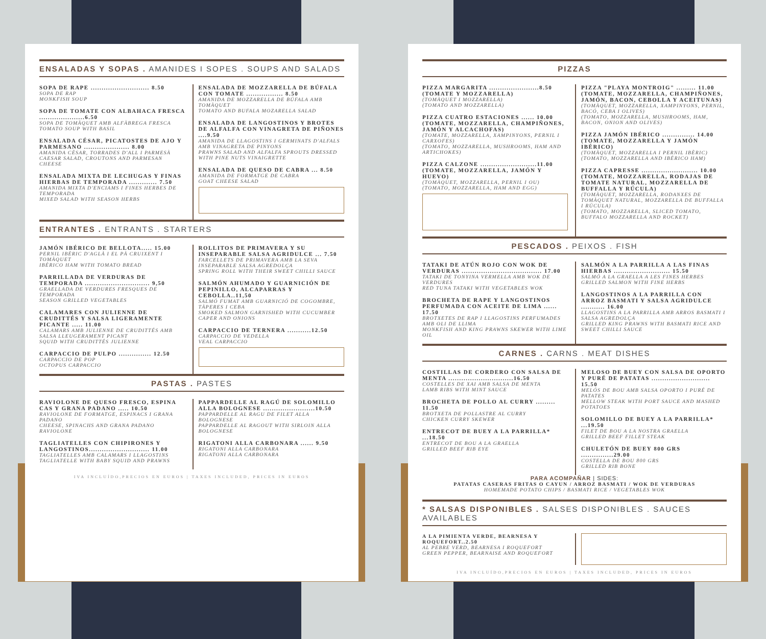ENSALADAS Y SOPAS . AMANIDES I SOPES . SOUPS AND SALADS
SOPA DE RAPE ........................... 8.50
SOPA DE RAP
MONKFISH SOUP
SOPA DE TOMATE CON ALBAHACA FRESCA .....................6.50
SOPA DE TOMÀQUET AMB ALFÀBREGA FRESCA
TOMATO SOUP WITH BASIL
ENSALADA CÉSAR, PICATOSTES DE AJO Y PARMESANO ..................... 8.00
AMANIDA CÈSAR, TORRADES D'ALL I PARMESÀ
CAESAR SALAD, CROUTONS AND PARMESAN CHEESE
ENSALADA MIXTA DE LECHUGAS Y FINAS HIERBAS DE TEMPORADA ............. 7.50
AMANIDA MIXTA D'ENCIAMS I FINES HERBES DE TEMPORADA
MIXED SALAD WITH SEASON HERBS
ENSALADA DE MOZZARELLA DE BÚFALA CON TOMATE ................. 8.50
AMANIDA DE MOZZARELLA DE BÚFALA AMB TOMÀQUET
TOMATO AND BUFALA MOZARELLA SALAD
ENSALADA DE LANGOSTINOS Y BROTES DE ALFALFA CON VINAGRETA DE PIÑONES ....9.50
AMANIDA DE LLAGOSTINS I GERMINATS D'ALFALS AMB VINAGRETA DE PINYONS
PRAWNS SALAD AND ALFALFA SPROUTS DRESSED WITH PINE NUTS VINAIGRETTE
ENSALADA DE QUESO DE CABRA ... 8.50
AMANIDA DE FORMATGE DE CABRA
GOAT CHEESE SALAD
ENTRANTES . ENTRANTS . STARTERS
JAMÓN IBÉRICO DE BELLOTA..... 15.00
PERNIL IBÈRIC D'AGLÀ I EL PÀ CRUIXENT I TOMÀQUET
IBÉRICO HAM WITH TOMATO BREAD
PARRILLADA DE VERDURAS DE TEMPORADA .............................. 9,50
GRAELLADA DE VERDURES FRESQUES DE TEMPORADA
SEASON GRILLED VEGETABLES
CALAMARES CON JULIENNE DE CRUDITTÉS Y SALSA LIGERAMENTE PICANTE ..... 11.00
CALAMARS AMB JULIENNE DE CRUDITTÉS AMB SALSA LLEUGERAMENT PICANT
SQUID WITH CRUDITTÉS JULIENNE
CARPACCIO DE PULPO ............... 12.50
CARPACCIO DE POP
OCTOPUS CARPACCIO
ROLLITOS DE PRIMAVERA Y SU INSEPARABLE SALSA AGRIDULCE ... 7.50
FARCELLETS DE PRIMAVERA AMB LA SEVA INSEPARABLE SALSA AGREDOLÇA
SPRING ROLL WITH THEIR SWEET CHILLI SAUCE
SALMÓN AHUMADO Y GUARNICIÓN DE PEPINILLO, ALCAPARRAS Y CEBOLLA..11,50
SALMÓ FUMAT AMB GUARNICIÓ DE COGOMBRE, TÀPERES I CEBA
SMOKED SALMON GARNISHED WITH CUCUMBER CAPER AND ONIONS
CARPACCIO DE TERNERA ...........12.50
CARPACCIO DE VEDELLA
VEAL CARPACCIO
PASTAS . PASTES
RAVIOLONE DE QUESO FRESCO, ESPINA CAS Y GRANA PADANO ..... 10.50
RAVIOLONE DE FORMATGE, ESPINACS I GRANA PADANO
CHEESE, SPINACHS AND GRANA PADANO RAVIOLONE
TAGLIATELLES CON CHIPIRONES Y LANGOSTINOS............................ 11.00
TAGLIATELLES AMB CALAMARS I LLAGOSTINS
TAGLIATELLE WITH BABY SQUID AND PRAWNS
PAPPARDELLE AL RAGÚ DE SOLOMILLO ALLA BOLOGNESE ........................10.50
PAPPARDELLE AL RAGU DE FILET ALLA BOLOGNESE
PAPPARDELLE AL RAGOUT WITH SIRLOIN ALLA BOLOGNESE
RIGATONI ALLA CARBONARA ...... 9.50
RIGATONI ALLA CARBONARA
RIGATONI ALLA CARBONARA
IVA INCLUÍDO,PRECIOS EN EUROS | TAXES INCLUDED, PRICES IN EUROS
PIZZAS
PIZZA MARGARITA .......................8.50
(TOMATE Y MOZZARELLA)
(TOMÀQUET I MOZZARELLA)
(TOMATO AND MOZZARELLA)
PIZZA CUATRO ESTACIONES ...... 10.00
(TOMATE, MOZZARELLA, CHAMPIÑONES, JAMÓN Y ALCACHOFAS)
(TOMATE, MOZZARELLA, XAMPINYONS, PERNIL I CARXOFES)
(TOMATO, MOZZARELLA, MUSHROOMS, HAM AND ARTICHOKES)
PIZZA CALZONE ..........................11.00
(TOMATE, MOZZARELLA, JAMÓN Y HUEVO)
(TOMÀQUET, MOZZARELLA, PERNIL I OU)
(TOMATO, MOZZARELLA, HAM AND EGG)
PIZZA "PLAYA MONTROIG" ......... 11.00
(TOMATE, MOZZARELLA, CHAMPIÑONES, JAMÓN, BACON, CEBOLLA Y ACEITUNAS)
(TOMÀQUET, MOZZARELLA, XAMPINYONS, PERNIL, BACÓ, CEBA I OLIVES)
(TOMATO, MOZZARELLA, MUSHROOMS, HAM, BACON, ONION AND OLIVES)
PIZZA JAMÓN IBÉRICO ............... 14.00
(TOMATE, MOZZARELLA Y JAMÓN IBÉRICO)
(TOMÀQUET, MOZZARELLA I PERNIL IBÈRIC)
(TOMATO, MOZZARELLA AND IBÉRICO HAM)
PIZZA CAPRESSE .......................... 10.00
(TOMATE, MOZZARELLA, RODAJAS DE TOMATE NATURAL, MOZZARELLA DE BUFFALLA Y RÚCULA)
(TOMÀQUET, MOZZARELLA, RODANXES DE TOMÀQUET NATURAL, MOZZARELLA DE BUFFALLA I RÚCULA)
(TOMATO, MOZZARELLA, SLICED TOMATO, BUFFALO MOZZARELLA AND ROCKET)
PESCADOS . PEIXOS . FISH
TATAKI DE ATÚN ROJO CON WOK DE VERDURAS ..................................... 17.00
TATAKI DE TONYINA VERMELLA AMB WOK DE VERDURES
RED TUNA TATAKI WITH VEGETABLES WOK
BROCHETA DE RAPE Y LANGOSTINOS PERFUMADA CON ACEITE DE LIMA ...... 17.50
BROTXETES DE RAP I LLAGOSTINS PERFUMADES AMB OLI DE LLIMA
MONKFISH AND KING PRAWNS SKEWER WITH LIME OIL
SALMÓN A LA PARRILLA A LAS FINAS HIERBAS .......................... 15.50
SALMÓ A LA GRAELLA A LES FINES HERBES
GRILLED SALMON WITH FINE HERBS
LANGOSTINOS A LA PARRILLA CON ARROZ BASMATI Y SALSA AGRIDULCE ........... 16.00
LLAGOSTINS A LA PARRILLA AMB ARROS BASMATI I SALSA AGREDOLÇA
GRILLED KING PRAWNS WITH BASMATI RICE AND SWEET CHILLI SAUCE
CARNES . CARNS . MEAT DISHES
COSTILLAS DE CORDERO CON SALSA DE MENTA ..............................16.50
COSTELLES DE XAI AMB SALSA DE MENTA
LAMB RIBS WITH MINT SAUCE
BROCHETA DE POLLO AL CURRY ......... 11.50
BROTXETA DE POLLASTRE AL CURRY
CHICKEN CURRY SKEWER
ENTRECOT DE BUEY A LA PARRILLA* ...18.50
ENTRECOT DE BOU A LA GRAELLA
GRILLED BEEF RIB EYE
MELOSO DE BUEY CON SALSA DE OPORTO Y PURÉ DE PATATAS ........................... 15.50
MELÓS DE BOU AMB SALSA OPORTO I PURÉ DE PATATES
MELLOW STEAK WITH PORT SAUCE AND MASHED POTATOES
SOLOMILLO DE BUEY A LA PARRILLA* ...19.50
FILET DE BOU A LA NOSTRA GRAELLA
GRILLED BEEF FILLET STEAK
CHULETÓN DE BUEY 800 GRS ...............29.00
COSTELLA DE BOU 800 GRS
GRILLED RIB BONE
PARA ACOMPAÑAR | SIDES:
PATATAS CASERAS FRITAS O CAYUN / ARROZ BASMATI / WOK DE VERDURAS
HOMEMADE POTATO CHIPS / BASMATI RICE / VEGETABLES WOK
* SALSAS DISPONIBLES . SALSES DISPONIBLES . SAUCES AVAILABLES
A LA PIMIENTA VERDE, BEARNESA Y ROQUEFORT..2.50
AL PEBRE VERD, BEARNESA I ROQUEFORT
GREEN PEPPER, BEARNAISE AND ROQUEFORT
IVA INCLUÍDO,PRECIOS EN EUROS | TAXES INCLUDED, PRICES IN EUROS